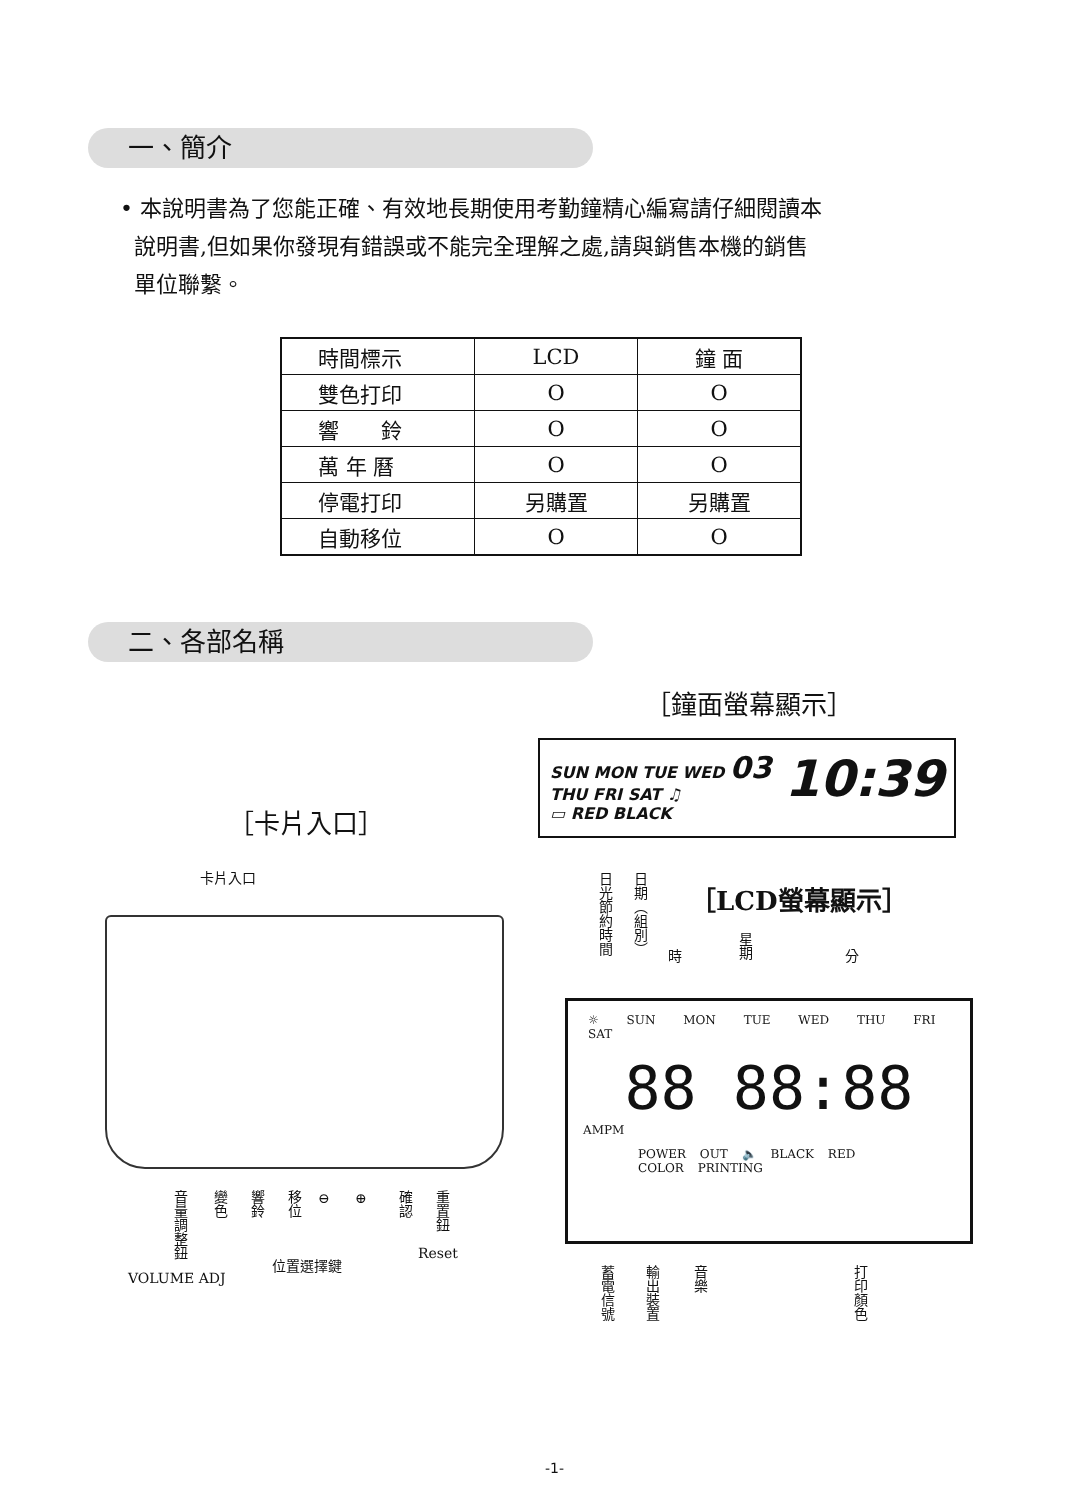一、簡介
• 本說明書為了您能正確、有效地長期使用考勤鐘精心編寫請仔細閱讀本
說明書,但如果你發現有錯誤或不能完全理解之處,請與銷售本機的銷售
單位聯繫。
| 時間標示 | LCD | 鐘 面 |
| 雙色打印 | O | O |
| 響 鈴 | O | O |
| 萬 年 曆 | O | O |
| 停電打印 | 另購置 | 另購置 |
| 自動移位 | O | O |
二、各部名稱
［鐘面螢幕顯示］
SUN MON TUE WED 03 10:39
THU FRI SAT ♫
▭ RED BLACK
［卡片入口］
卡片入口
日光節約時間
日期（組別）
時
星期
分
［LCD螢幕顯示］
☼ SUN MON TUE WED THU FRI SAT
88 88:88
AMPM
POWER OUT 🔈 BLACK RED COLOR PRINTING
音量調整鈕
變色
響鈴
移位
⊖ ⊕
確認
重置鈕
Reset
位置選擇鍵
VOLUME ADJ
蓄電信號
輸出裝置
音樂
打印顏色
-1-